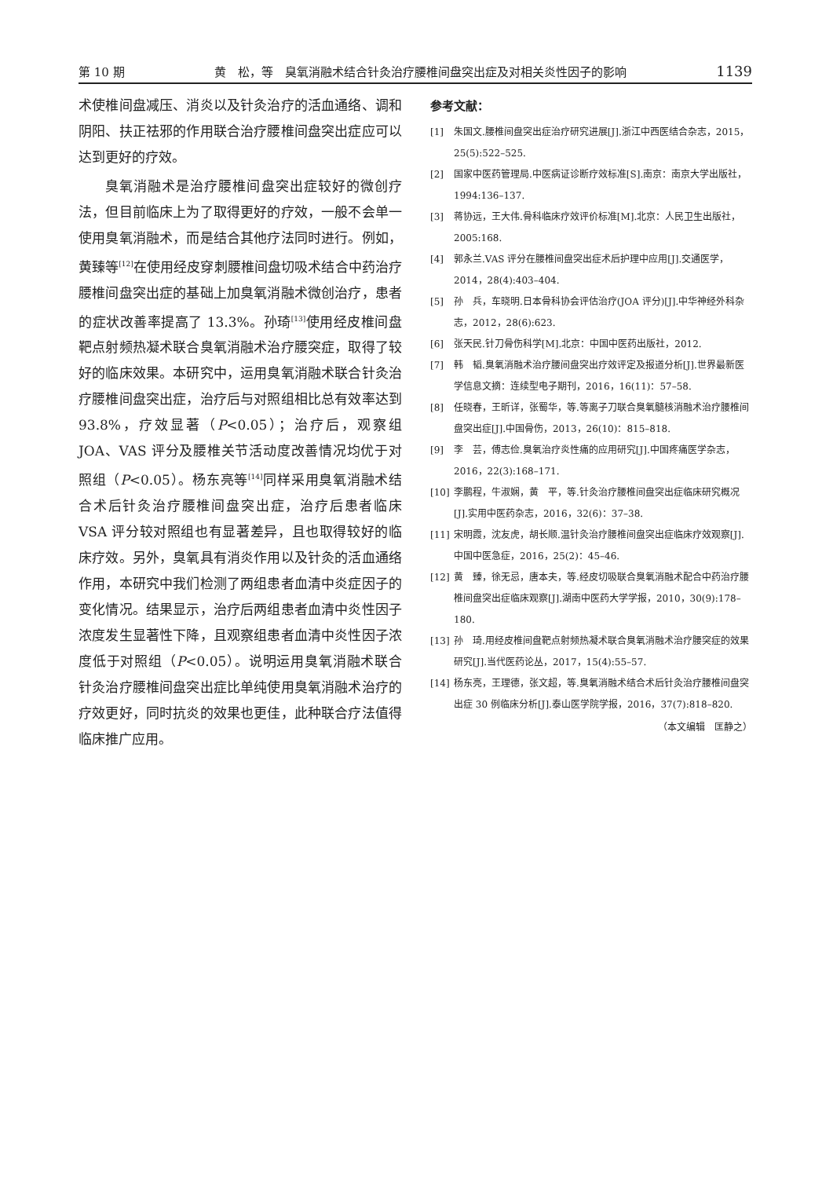第 10 期 黄　松，等　臭氧消融术结合针灸治疗腰椎间盘突出症及对相关炎性因子的影响 1139
术使椎间盘减压、消炎以及针灸治疗的活血通络、调和阴阳、扶正祛邪的作用联合治疗腰椎间盘突出症应可以达到更好的疗效。
臭氧消融术是治疗腰椎间盘突出症较好的微创疗法，但目前临床上为了取得更好的疗效，一般不会单一使用臭氧消融术，而是结合其他疗法同时进行。例如，黄臻等<sup>[12]</sup>在使用经皮穿刺腰椎间盘切吸术结合中药治疗腰椎间盘突出症的基础上加臭氧消融术微创治疗，患者的症状改善率提高了 13.3%。孙琦<sup>[13]</sup>使用经皮椎间盘靶点射频热凝术联合臭氧消融术治疗腰突症，取得了较好的临床效果。本研究中，运用臭氧消融术联合针灸治疗腰椎间盘突出症，治疗后与对照组相比总有效率达到 93.8%，疗效显著（P<0.05）；治疗后，观察组 JOA、VAS 评分及腰椎关节活动度改善情况均优于对照组（P<0.05）。杨东亮等<sup>[14]</sup>同样采用臭氧消融术结合术后针灸治疗腰椎间盘突出症，治疗后患者临床 VSA 评分较对照组也有显著差异，且也取得较好的临床疗效。另外，臭氧具有消炎作用以及针灸的活血通络作用，本研究中我们检测了两组患者血清中炎症因子的变化情况。结果显示，治疗后两组患者血清中炎性因子浓度发生显著性下降，且观察组患者血清中炎性因子浓度低于对照组（P<0.05）。说明运用臭氧消融术联合针灸治疗腰椎间盘突出症比单纯使用臭氧消融术治疗的疗效更好，同时抗炎的效果也更佳，此种联合疗法值得临床推广应用。
参考文献：
[1] 朱国文.腰椎间盘突出症治疗研究进展[J].浙江中西医结合杂志，2015，25(5):522–525.
[2] 国家中医药管理局.中医病证诊断疗效标准[S].南京：南京大学出版社，1994:136–137.
[3] 蒋协远，王大伟.骨科临床疗效评价标准[M].北京：人民卫生出版社，2005:168.
[4] 郭永兰.VAS 评分在腰椎间盘突出症术后护理中应用[J].交通医学，2014，28(4):403–404.
[5] 孙　兵，车晓明.日本骨科协会评估治疗(JOA 评分)[J].中华神经外科杂志，2012，28(6):623.
[6] 张天民.针刀骨伤科学[M].北京：中国中医药出版社，2012.
[7] 韩　韬.臭氧消融术治疗腰间盘突出疗效评定及报道分析[J].世界最新医学信息文摘：连续型电子期刊，2016，16(11)：57–58.
[8] 任晓春，王昕详，张蜀华，等.等离子刀联合臭氧髓核消融术治疗腰椎间盘突出症[J].中国骨伤，2013，26(10)：815–818.
[9] 李　芸，傅志俭.臭氧治疗炎性痛的应用研究[J].中国疼痛医学杂志，2016，22(3):168–171.
[10] 李鹏程，牛淑娴，黄　平，等.针灸治疗腰椎间盘突出症临床研究概况[J].实用中医药杂志，2016，32(6)：37–38.
[11] 宋明霞，沈友虎，胡长顺.温针灸治疗腰椎间盘突出症临床疗效观察[J].中国中医急症，2016，25(2)：45–46.
[12] 黄　臻，徐无忌，唐本夫，等.经皮切吸联合臭氧消融术配合中药治疗腰椎间盘突出症临床观察[J].湖南中医药大学学报，2010，30(9):178–180.
[13] 孙　琦.用经皮椎间盘靶点射频热凝术联合臭氧消融术治疗腰突症的效果研究[J].当代医药论丛，2017，15(4):55–57.
[14] 杨东亮，王理德，张文超，等.臭氧消融术结合术后针灸治疗腰椎间盘突出症 30 例临床分析[J].泰山医学院学报，2016，37(7):818–820.
（本文编辑　匡静之）